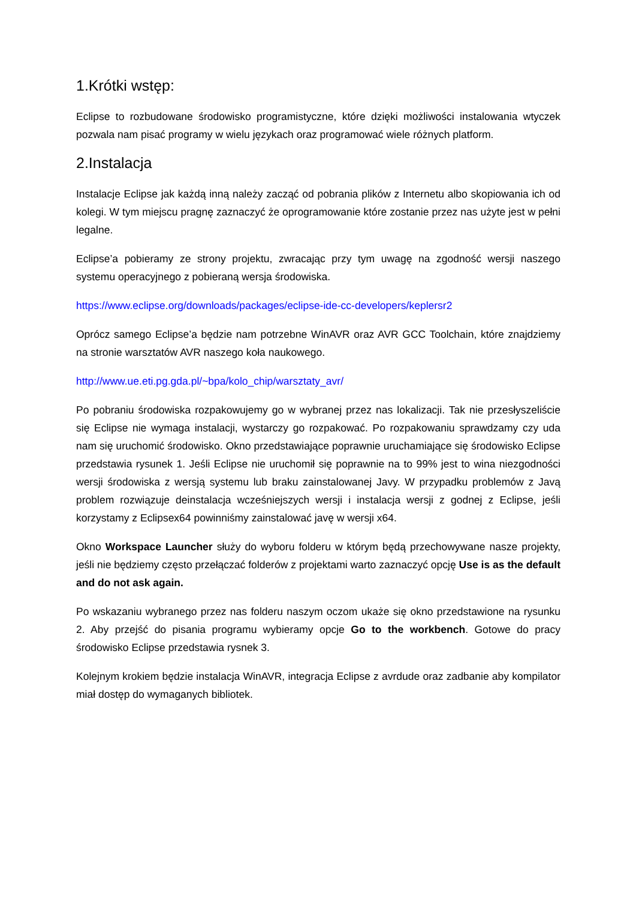1.Krótki wstęp:
Eclipse to rozbudowane środowisko programistyczne, które dzięki możliwości instalowania wtyczek pozwala nam pisać programy w wielu językach oraz programować wiele różnych platform.
2.Instalacja
Instalacje Eclipse jak każdą inną należy zacząć od pobrania plików z Internetu albo skopiowania ich od kolegi. W tym miejscu pragnę zaznaczyć że oprogramowanie które zostanie przez nas użyte jest w pełni legalne.
Eclipse’a pobieramy ze strony projektu, zwracając przy tym uwagę na zgodność wersji naszego systemu operacyjnego z pobieraną wersja środowiska.
https://www.eclipse.org/downloads/packages/eclipse-ide-cc-developers/keplersr2
Oprócz samego Eclipse’a będzie nam potrzebne WinAVR oraz AVR GCC Toolchain, które znajdziemy na stronie warsztatów AVR naszego koła naukowego.
http://www.ue.eti.pg.gda.pl/~bpa/kolo_chip/warsztaty_avr/
Po pobraniu środowiska rozpakowujemy go w wybranej przez nas lokalizacji. Tak nie przesłyszeliście się Eclipse nie wymaga instalacji, wystarczy go rozpakować. Po rozpakowaniu sprawdzamy czy uda nam się uruchomić środowisko. Okno przedstawiające poprawnie uruchamiające się środowisko Eclipse przedstawia rysunek 1. Jeśli Eclipse nie uruchomił się poprawnie na to 99% jest to wina niezgodności wersji środowiska z wersją systemu lub braku zainstalowanej Javy. W przypadku problemów z Javą problem rozwiązuje deinstalacja wcześniejszych wersji i instalacja wersji z godnej z Eclipse, jeśli korzystamy z Eclipsex64 powinniśmy zainstalować javę w wersji x64.
Okno Workspace Launcher służy do wyboru folderu w którym będą przechowywane nasze projekty, jeśli nie będziemy często przełączać folderów z projektami warto zaznaczyć opcję Use is as the default and do not ask again.
Po wskazaniu wybranego przez nas folderu naszym oczom ukaże się okno przedstawione na rysunku 2. Aby przejść do pisania programu wybieramy opcje Go to the workbench. Gotowe do pracy środowisko Eclipse przedstawia rysnek 3.
Kolejnym krokiem będzie instalacja WinAVR, integracja Eclipse z avrdude oraz zadbanie aby kompilator miał dostęp do wymaganych bibliotek.